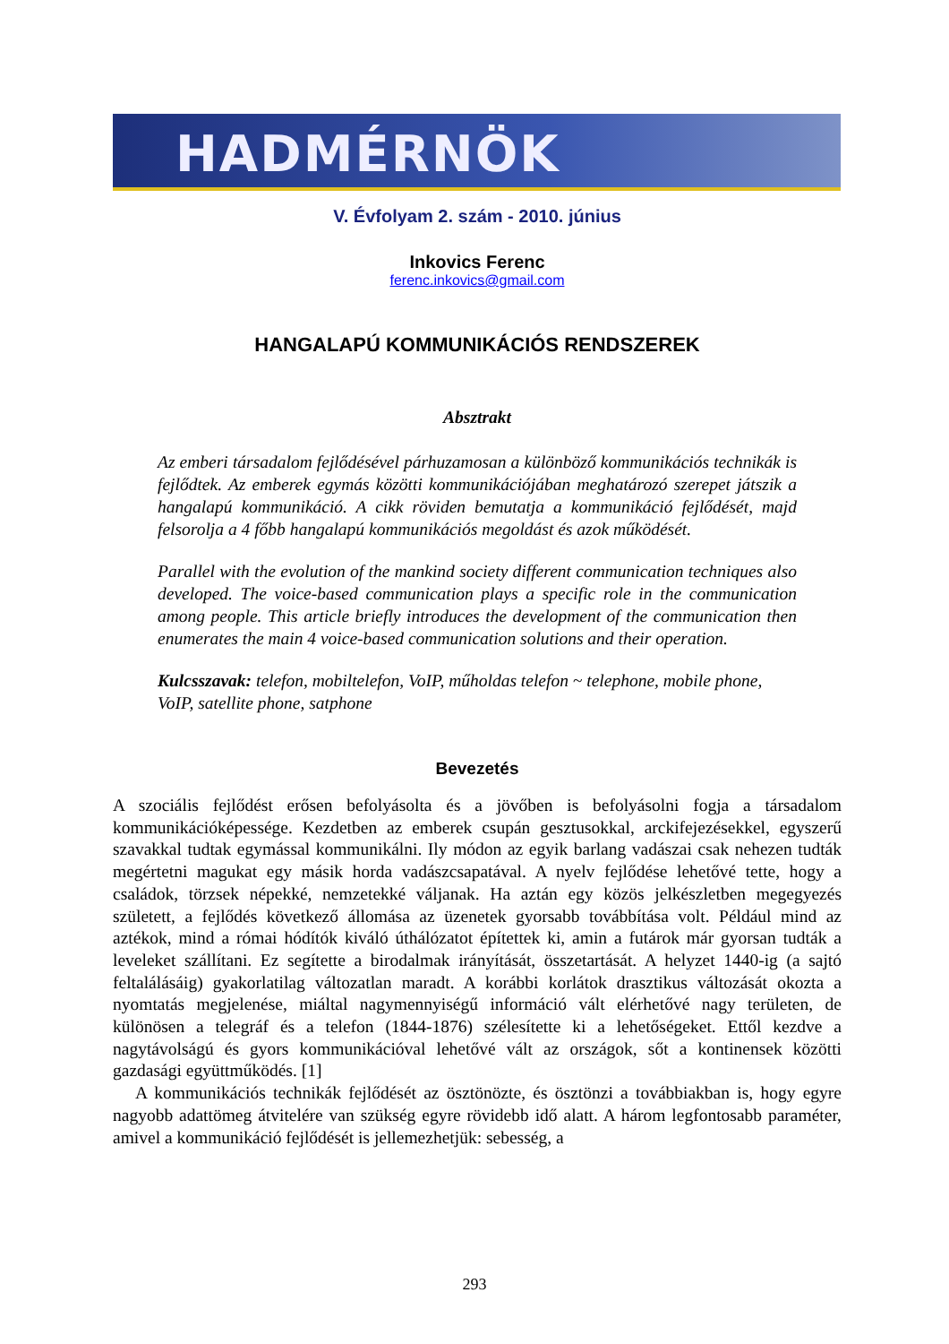HADMÉRNÖK
V. Évfolyam 2. szám - 2010. június
Inkovics Ferenc
ferenc.inkovics@gmail.com
HANGALAPÚ KOMMUNIKÁCIÓS RENDSZEREK
Absztrakt
Az emberi társadalom fejlődésével párhuzamosan a különböző kommunikációs technikák is fejlődtek. Az emberek egymás közötti kommunikációjában meghatározó szerepet játszik a hangalapú kommunikáció. A cikk röviden bemutatja a kommunikáció fejlődését, majd felsorolja a 4 főbb hangalapú kommunikációs megoldást és azok működését.
Parallel with the evolution of the mankind society different communication techniques also developed. The voice-based communication plays a specific role in the communication among people. This article briefly introduces the development of the communication then enumerates the main 4 voice-based communication solutions and their operation.
Kulcsszavak: telefon, mobiltelefon, VoIP, műholdas telefon ~ telephone, mobile phone, VoIP, satellite phone, satphone
Bevezetés
A szociális fejlődést erősen befolyásolta és a jövőben is befolyásolni fogja a társadalom kommunikációképessége. Kezdetben az emberek csupán gesztusokkal, arckifejezésekkel, egyszerű szavakkal tudtak egymással kommunikálni. Ily módon az egyik barlang vadászai csak nehezen tudták megértetni magukat egy másik horda vadászcsapatával. A nyelv fejlődése lehetővé tette, hogy a családok, törzsek népekké, nemzetekké váljanak. Ha aztán egy közös jelkészletben megegyezés született, a fejlődés következő állomása az üzenetek gyorsabb továbbítása volt. Például mind az aztékok, mind a római hódítók kiváló úthálózatot építettek ki, amin a futárok már gyorsan tudták a leveleket szállítani. Ez segítette a birodalmak irányítását, összetartását. A helyzet 1440-ig (a sajtó feltalálásáig) gyakorlatilag változatlan maradt. A korábbi korlátok drasztikus változását okozta a nyomtatás megjelenése, miáltal nagymennyiségű információ vált elérhetővé nagy területen, de különösen a telegráf és a telefon (1844-1876) szélesítette ki a lehetőségeket. Ettől kezdve a nagytávolságú és gyors kommunikációval lehetővé vált az országok, sőt a kontinensek közötti gazdasági együttműködés. [1]
A kommunikációs technikák fejlődését az ösztönözte, és ösztönzi a továbbiakban is, hogy egyre nagyobb adattömeg átvitelére van szükség egyre rövidebb idő alatt. A három legfontosabb paraméter, amivel a kommunikáció fejlődését is jellemezhetjük: sebesség, a
293